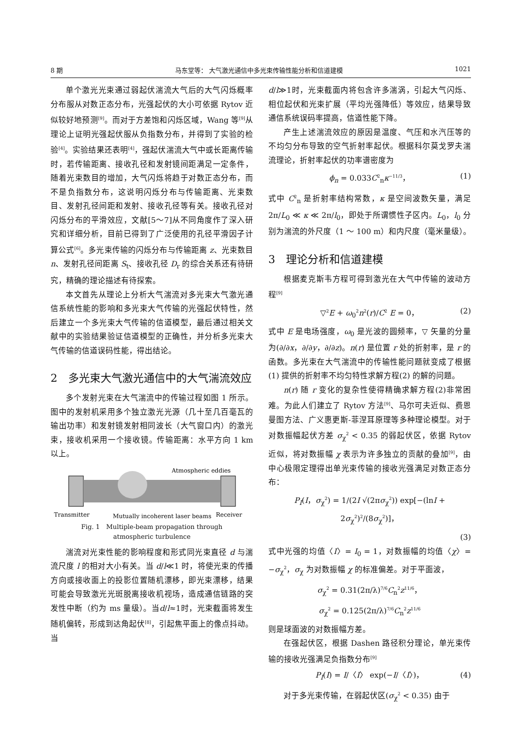8 期 马东堂等： 大气激光通信中多光束传输性能分析和信道建模 1021
单个激光光束通过弱起伏湍流大气后的大气闪烁概率分布服从对数正态分布，光强起伏的大小可依据 Rytov 近似较好地预测<sup>[9]</sup>。而对于方差饱和闪烁区域，Wang 等<sup>[9]</sup>从理论上证明光强起伏服从负指数分布，并得到了实验的检验<sup>[4]</sup>。实验结果还表明<sup>[4]</sup>，强起伏湍流大气中或长距离传输时，若传输距离、接收孔径和发射镜间距满足一定条件，随着光束数目的增加，大气闪烁将趋于对数正态分布，而不是负指数分布，这说明闪烁分布与传输距离、光束数目、发射孔径间距和发射、接收孔径等有关。接收孔径对闪烁分布的平滑效应，文献[5～7]从不同角度作了深入研究和详细分析，目前已得到了广泛使用的孔径平滑因子计算公式<sup>[6]</sup>。多光束传输的闪烁分布与传输距离 z、光束数目 n、发射孔径间距离 S<sub>t</sub>、接收孔径 D<sub>r</sub> 的综合关系还有待研究，精确的理论描述有待探索。
本文首先从理论上分析大气湍流对多光束大气激光通信系统性能的影响和多光束大气传输的光强起伏特性，然后建立一个多光束大气传输的信道模型，最后通过相关文献中的实验结果验证信道模型的正确性，并分析多光束大气传输的信道误码性能，得出结论。
2　多光束大气激光通信中的大气湍流效应
多个发射光束在大气湍流中的传输过程如图 1 所示。图中的发射机采用多个独立激光光源（几十至几百毫瓦的输出功率）和发射镜发射相同波长（大气窗口内）的激光束，接收机采用一个接收镜。传输距离：水平方向 1 km 以上。
Atmospheric eddies
Transmitter
Mutually incoherent laser beams
Receiver
Fig. 1　Multiple-beam propagation through
atmospheric turbulence
湍流对光束性能的影响程度和形式同光束直径 d 与湍流尺度 l 的相对大小有关。当 d/l≪1 时，将使光束的传播方向或接收面上的投影位置随机漂移，即光束漂移，结果可能会导致激光光斑脱离接收机视场，造成通信链路的突发性中断（约为 ms 量级）。当d/l≈1时，光束截面将发生随机偏转，形成到达角起伏<sup>[8]</sup>，引起焦平面上的像点抖动。当
d/l≫1时，光束截面内将包含许多湍涡，引起大气闪烁、相位起伏和光束扩展（平均光强降低）等效应，结果导致通信系统误码率提高，信道性能下降。
产生上述湍流效应的原因是温度、气压和水汽压等的不均匀分布导致的空气折射率起伏。根据科尔莫戈罗夫湍流理论，折射率起伏的功率谱密度为
ϕ<sub>n</sub> = 0.033C<sup>2</sup><sub>n</sub>κ<sup>−11/3</sup>， (1)
式中 C<sup>2</sup><sub>n</sub> 是折射率结构常数，κ 是空间波数矢量，满足 2π/L<sub>0</sub> ≪ κ ≪ 2π/l<sub>0</sub>，即处于所谓惯性子区内。L<sub>0</sub>，l<sub>0</sub> 分别为湍流的外尺度（1 ～ 100 m）和内尺度（毫米量级）。
3　理论分析和信道建模
根据麦克斯韦方程可得到激光在大气中传输的波动方程<sup>[9]</sup>
▽<sup>2</sup>E + ω<sub>0</sub><sup>2</sup>n<sup>2</sup>(r)/C<sup>2</sup> E = 0， (2)
式中 E 是电场强度，ω<sub>0</sub> 是光波的圆频率，▽ 矢量的分量为(∂/∂x，∂/∂y，∂/∂z)。n(r) 是位置 r 处的折射率，是 r 的函数。多光束在大气湍流中的传输性能问题就变成了根据(1) 提供的折射率不均匀特性求解方程(2) 的解的问题。
n(r) 随 r 变化的复杂性使得精确求解方程(2)非常困难。为此人们建立了 Rytov 方法<sup>[9]</sup>、马尔可夫近似、费恩曼图方法、广义惠更斯-菲涅耳原理等多种理论模型。对于对数振幅起伏方差 σ<sub>χ</sub><sup>2</sup> < 0.35 的弱起伏区，依据 Rytov 近似，将对数振幅 χ 表示为许多独立的贡献的叠加<sup>[9]</sup>，由中心极限定理得出单光束传输的接收光强满足对数正态分布：
P<sub>I</sub>(I，σ<sub>χ</sub><sup>2</sup>) = 1/(2I √(2πσ<sub>χ</sub><sup>2</sup>)) exp[−(lnI + 2σ<sub>χ</sub><sup>2</sup>)<sup>2</sup>/(8σ<sub>χ</sub><sup>2</sup>)]，
(3)
式中光强的均值〈I〉= I<sub>0</sub> = 1，对数振幅的均值〈χ〉= −σ<sub>χ</sub><sup>2</sup>，σ<sub>χ</sub> 为对数振幅 χ 的标准偏差。对于平面波，
σ<sub>χ</sub><sup>2</sup> = 0.31(2π/λ)<sup>7/6</sup>C<sub>n</sub><sup>2</sup>z<sup>11/6</sup>，
σ<sub>χ</sub><sup>2</sup> = 0.125(2π/λ)<sup>7/6</sup>C<sub>n</sub><sup>2</sup>z<sup>11/6</sup>
则是球面波的对数振幅方差。
在强起伏区，根据 Dashen 路径积分理论，单光束传输的接收光强满足负指数分布<sup>[9]</sup>
P<sub>I</sub>(I) = I/〈I〉 exp(−I/〈I〉)， (4)
对于多光束传输，在弱起伏区(σ<sub>χ</sub><sup>2</sup> < 0.35) 由于